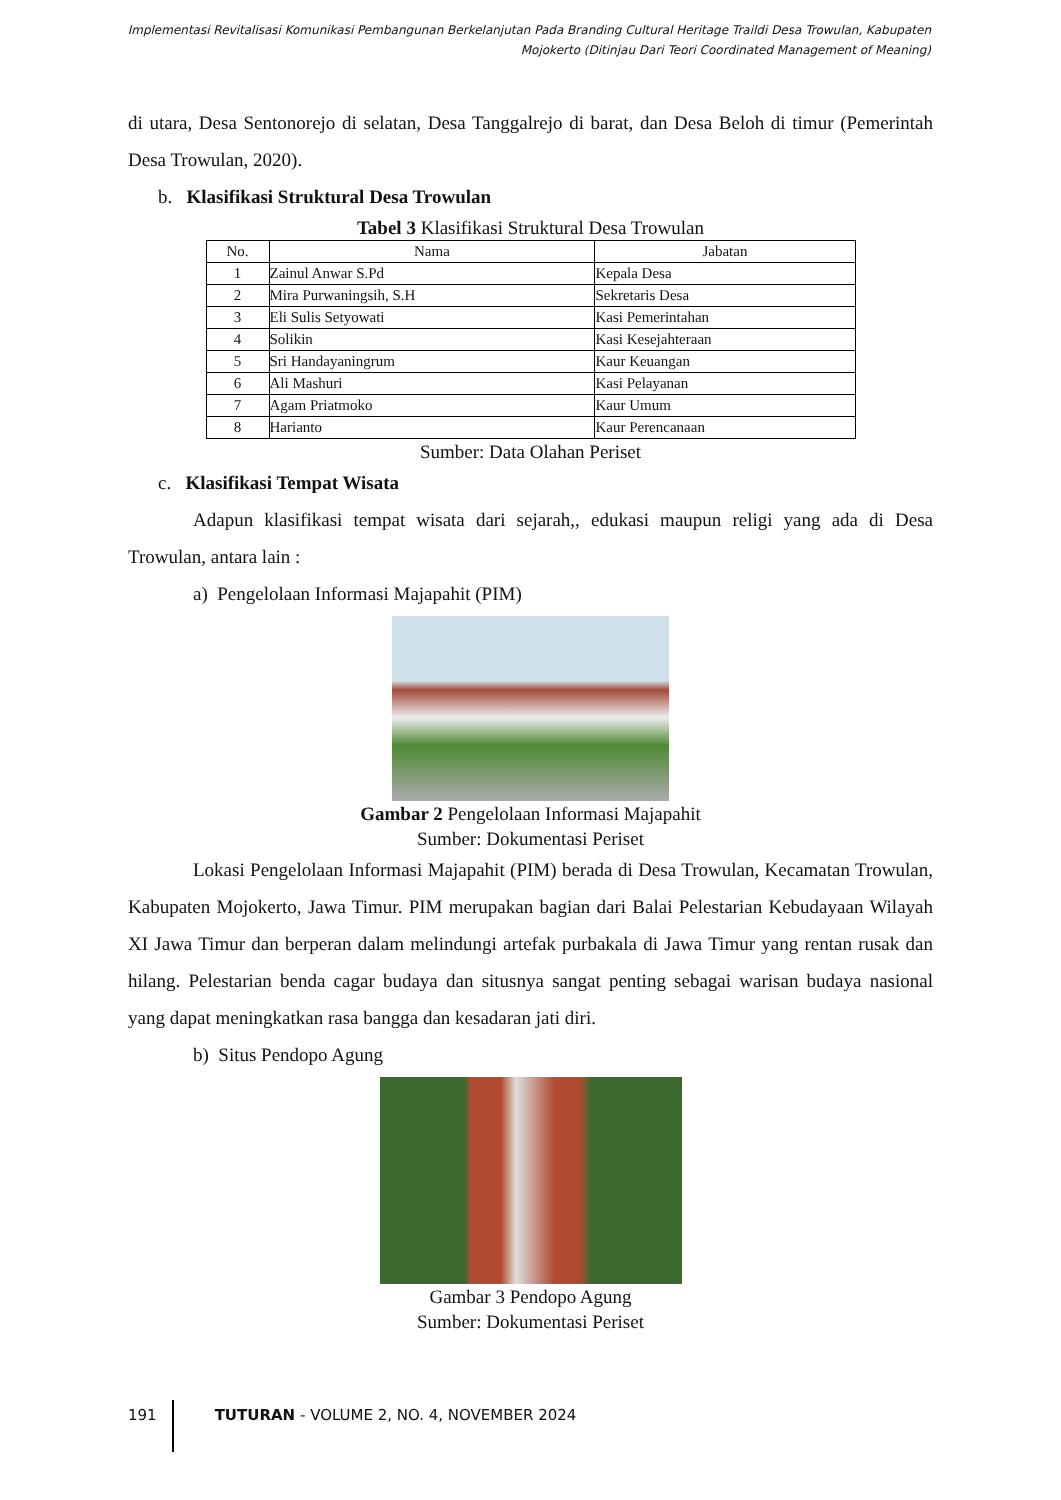Implementasi Revitalisasi Komunikasi Pembangunan Berkelanjutan Pada Branding Cultural Heritage Traildi Desa Trowulan, Kabupaten Mojokerto (Ditinjau Dari Teori Coordinated Management of Meaning)
di utara, Desa Sentonorejo di selatan, Desa Tanggalrejo di barat, dan Desa Beloh di timur (Pemerintah Desa Trowulan, 2020).
b. Klasifikasi Struktural Desa Trowulan
Tabel 3 Klasifikasi Struktural Desa Trowulan
| No. | Nama | Jabatan |
| --- | --- | --- |
| 1 | Zainul Anwar S.Pd | Kepala Desa |
| 2 | Mira Purwaningsih, S.H | Sekretaris Desa |
| 3 | Eli Sulis Setyowati | Kasi Pemerintahan |
| 4 | Solikin | Kasi Kesejahteraan |
| 5 | Sri Handayaningrum | Kaur Keuangan |
| 6 | Ali Mashuri | Kasi Pelayanan |
| 7 | Agam Priatmoko | Kaur Umum |
| 8 | Harianto | Kaur Perencanaan |
Sumber: Data Olahan Periset
c. Klasifikasi Tempat Wisata
Adapun klasifikasi tempat wisata dari sejarah,, edukasi maupun religi yang ada di Desa Trowulan, antara lain :
a) Pengelolaan Informasi Majapahit (PIM)
Gambar 2 Pengelolaan Informasi Majapahit
Sumber: Dokumentasi Periset
Lokasi Pengelolaan Informasi Majapahit (PIM) berada di Desa Trowulan, Kecamatan Trowulan, Kabupaten Mojokerto, Jawa Timur. PIM merupakan bagian dari Balai Pelestarian Kebudayaan Wilayah XI Jawa Timur dan berperan dalam melindungi artefak purbakala di Jawa Timur yang rentan rusak dan hilang. Pelestarian benda cagar budaya dan situsnya sangat penting sebagai warisan budaya nasional yang dapat meningkatkan rasa bangga dan kesadaran jati diri.
b) Situs Pendopo Agung
Gambar 3 Pendopo Agung
Sumber: Dokumentasi Periset
191 TUTURAN - VOLUME 2, NO. 4, NOVEMBER 2024